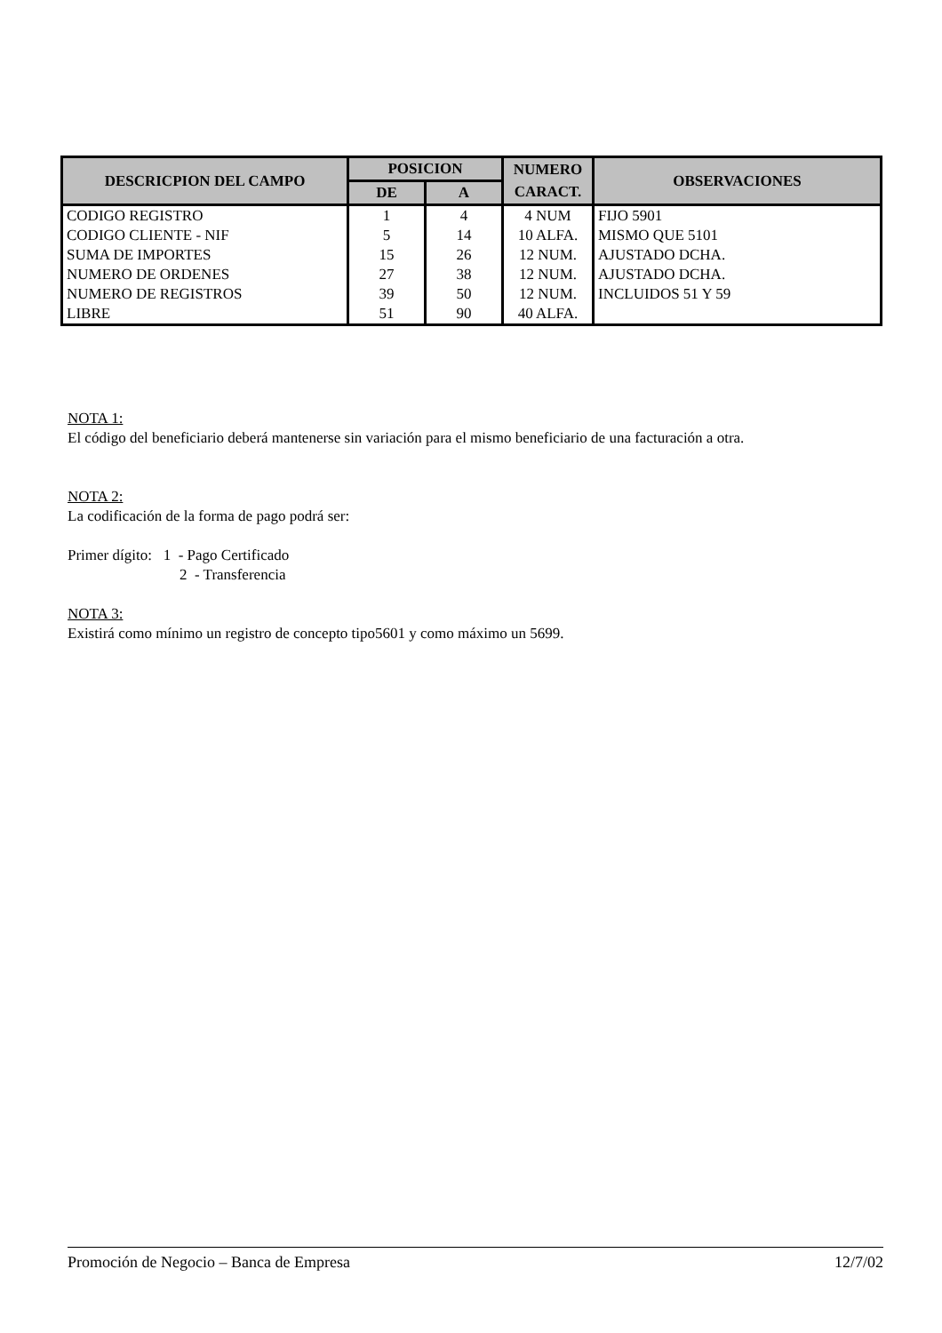| DESCRICPION DEL CAMPO | POSICION | | NUMERO | OBSERVACIONES |
| --- | --- | --- | --- | --- |
| | DE | A | CARACT. | |
| CODIGO REGISTRO | 1 | 4 | 4 NUM | FIJO 5901 |
| CODIGO CLIENTE - NIF | 5 | 14 | 10 ALFA. | MISMO QUE 5101 |
| SUMA DE IMPORTES | 15 | 26 | 12 NUM. | AJUSTADO DCHA. |
| NUMERO DE ORDENES | 27 | 38 | 12 NUM. | AJUSTADO DCHA. |
| NUMERO DE REGISTROS | 39 | 50 | 12 NUM. | INCLUIDOS 51 Y 59 |
| LIBRE | 51 | 90 | 40 ALFA. | |
NOTA 1:
El código del beneficiario deberá mantenerse sin variación para el mismo beneficiario de una facturación a otra.
NOTA 2:
La codificación de la forma de pago podrá ser:
Primer dígito: 1 - Pago Certificado
2 - Transferencia
NOTA 3:
Existirá como mínimo un registro de concepto tipo5601 y como máximo un 5699.
Promoción de Negocio – Banca de Empresa 12/7/02